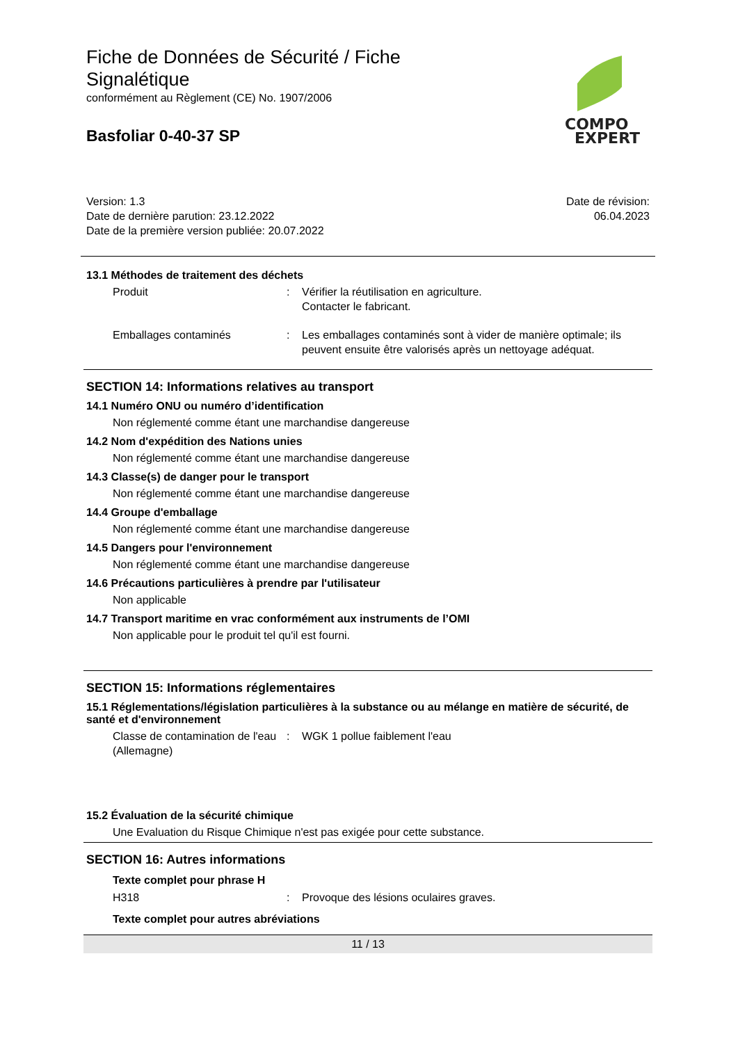Fiche de Données de Sécurité / Fiche
Signalétique
conformément au Règlement (CE) No. 1907/2006
Basfoliar 0-40-37 SP
Version: 1.3
Date de dernière parution: 23.12.2022
Date de la première version publiée: 20.07.2022
Date de révision:
06.04.2023
13.1 Méthodes de traitement des déchets
Produit : Vérifier la réutilisation en agriculture.
Contacter le fabricant.
Emballages contaminés : Les emballages contaminés sont à vider de manière optimale; ils peuvent ensuite être valorisés après un nettoyage adéquat.
SECTION 14: Informations relatives au transport
14.1 Numéro ONU ou numéro d’identification
Non réglementé comme étant une marchandise dangereuse
14.2 Nom d'expédition des Nations unies
Non réglementé comme étant une marchandise dangereuse
14.3 Classe(s) de danger pour le transport
Non réglementé comme étant une marchandise dangereuse
14.4 Groupe d'emballage
Non réglementé comme étant une marchandise dangereuse
14.5 Dangers pour l'environnement
Non réglementé comme étant une marchandise dangereuse
14.6 Précautions particulières à prendre par l'utilisateur
Non applicable
14.7 Transport maritime en vrac conformément aux instruments de l’OMI
Non applicable pour le produit tel qu'il est fourni.
SECTION 15: Informations réglementaires
15.1 Réglementations/législation particulières à la substance ou au mélange en matière de sécurité, de santé et d'environnement
Classe de contamination de l'eau (Allemagne)
: WGK 1 pollue faiblement l'eau
15.2 Évaluation de la sécurité chimique
Une Evaluation du Risque Chimique n'est pas exigée pour cette substance.
SECTION 16: Autres informations
Texte complet pour phrase H
H318 : Provoque des lésions oculaires graves.
Texte complet pour autres abréviations
11 / 13
COMPO
EXPERT